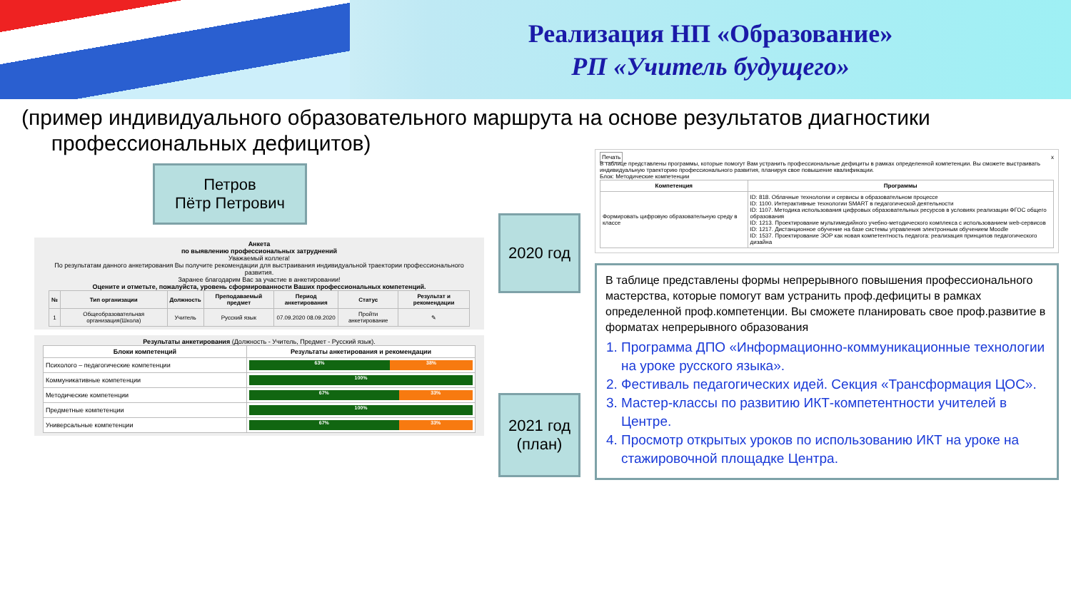Реализация НП «Образование»
РП «Учитель будущего»
(пример индивидуального образовательного маршрута на основе результатов диагностики
профессиональных дефицитов)
Петров
Пётр Петрович
Анкета
по выявлению профессиональных затруднений
Уважаемый коллега!
По результатам данного анкетирования Вы получите рекомендации для выстраивания индивидуальной траектории профессионального развития.
Заранее благодарим Вас за участие в анкетировании!
Оцените и отметьте, пожалуйста, уровень сформированности Ваших профессиональных компетенций.
| № | Тип организации | Должность | Преподаваемый предмет | Период анкетирования | Статус | Результат и рекомендации |
| --- | --- | --- | --- | --- | --- | --- |
| 1 | Общеобразовательная организация(Школа) | Учитель | Русский язык | 07.09.2020 08.09.2020 | Пройти анкетирование | ✎ |
Результаты анкетирования (Должность - Учитель, Предмет - Русский язык).
| Блоки компетенций | Результаты анкетирования и рекомендации |
| --- | --- |
| Психолого – педагогические компетенции | 63% 38% |
| Коммуникативные компетенции | 100% |
| Методические компетенции | 67% 33% |
| Предметные компетенции | 100% |
| Универсальные компетенции | 67% 33% |
2020 год
2021 год
(план)
Печать x
В таблице представлены программы, которые помогут Вам устранить профессиональные дефициты в рамках определенной компетенции. Вы сможете выстраивать индивидуальную траекторию профессионального развития, планируя свое повышение квалификации.
Блок: Методические компетенции
| Компетенция | Программы |
| --- | --- |
| Формировать цифровую образовательную среду в классе | ID: 818. Облачные технологии и сервисы в образовательном процессе ID: 1100. Интерактивные технологии SMART в педагогической деятельности ID: 1107. Методика использования цифровых образовательных ресурсов в условиях реализации ФГОС общего образования ID: 1213. Проектирование мультимедийного учебно-методического комплекса с использованием web-сервисов ID: 1217. Дистанционное обучение на базе системы управления электронным обучением Moodle ID: 1537. Проектирование ЭОР как новая компетентность педагога: реализация принципов педагогического дизайна |
В таблице представлены формы непрерывного повышения профессионального мастерства, которые помогут вам устранить проф.дефициты в рамках определенной проф.компетенции. Вы сможете планировать свое проф.развитие в форматах непрерывного образования
1. Программа ДПО «Информационно-коммуникационные технологии на уроке русского языка».
2. Фестиваль педагогических идей. Секция «Трансформация ЦОС».
3. Мастер-классы по развитию ИКТ-компетентности учителей в Центре.
4. Просмотр открытых уроков по использованию ИКТ на уроке на стажировочной площадке Центра.